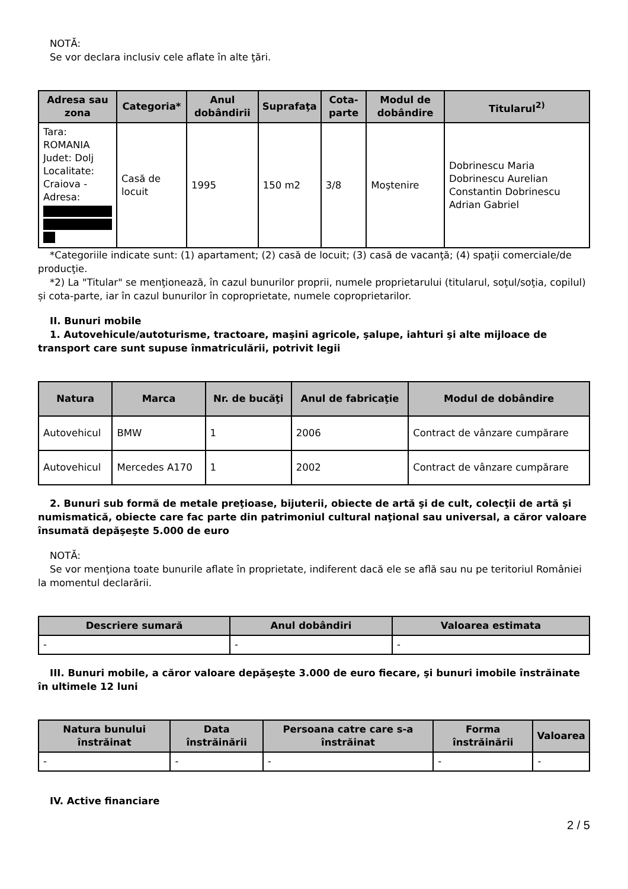NOTĂ:
Se vor declara inclusiv cele aflate în alte ţări.
| Adresa sau zona | Categoria* | Anul dobândirii | Suprafaţa | Cota-parte | Modul de dobândire | Titularul<sup>2)</sup> |
| --- | --- | --- | --- | --- | --- | --- |
| Tara: ROMANIA Judet: Dolj Localitate: Craiova - Adresa: | Casă de locuit | 1995 | 150 m2 | 3/8 | Moştenire | Dobrinescu Maria Dobrinescu Aurelian Constantin Dobrinescu Adrian Gabriel |
*Categoriile indicate sunt: (1) apartament; (2) casă de locuit; (3) casă de vacanţă; (4) spaţii comerciale/de producţie.
*2) La "Titular" se menţionează, în cazul bunurilor proprii, numele proprietarului (titularul, soţul/soţia, copilul) și cota-parte, iar în cazul bunurilor în coproprietate, numele coproprietarilor.
II. Bunuri mobile
1. Autovehicule/autoturisme, tractoare, maşini agricole, şalupe, iahturi şi alte mijloace de transport care sunt supuse înmatriculării, potrivit legii
| Natura | Marca | Nr. de bucăţi | Anul de fabricaţie | Modul de dobândire |
| --- | --- | --- | --- | --- |
| Autovehicul | BMW | 1 | 2006 | Contract de vânzare cumpărare |
| Autovehicul | Mercedes A170 | 1 | 2002 | Contract de vânzare cumpărare |
2. Bunuri sub formă de metale preţioase, bijuterii, obiecte de artă şi de cult, colecţii de artă şi numismatică, obiecte care fac parte din patrimoniul cultural naţional sau universal, a căror valoare însumată depăşeşte 5.000 de euro
NOTĂ:
Se vor menţiona toate bunurile aflate în proprietate, indiferent dacă ele se află sau nu pe teritoriul României la momentul declarării.
| Descriere sumară | Anul dobândiri | Valoarea estimata |
| --- | --- | --- |
| - | - | - |
III. Bunuri mobile, a căror valoare depăşeşte 3.000 de euro fiecare, şi bunuri imobile înstrăinate în ultimele 12 luni
| Natura bunului înstrăinat | Data înstrăinării | Persoana catre care s-a înstrăinat | Forma înstrăinării | Valoarea |
| --- | --- | --- | --- | --- |
| - | - | - | - | - |
IV. Active financiare
2 / 5